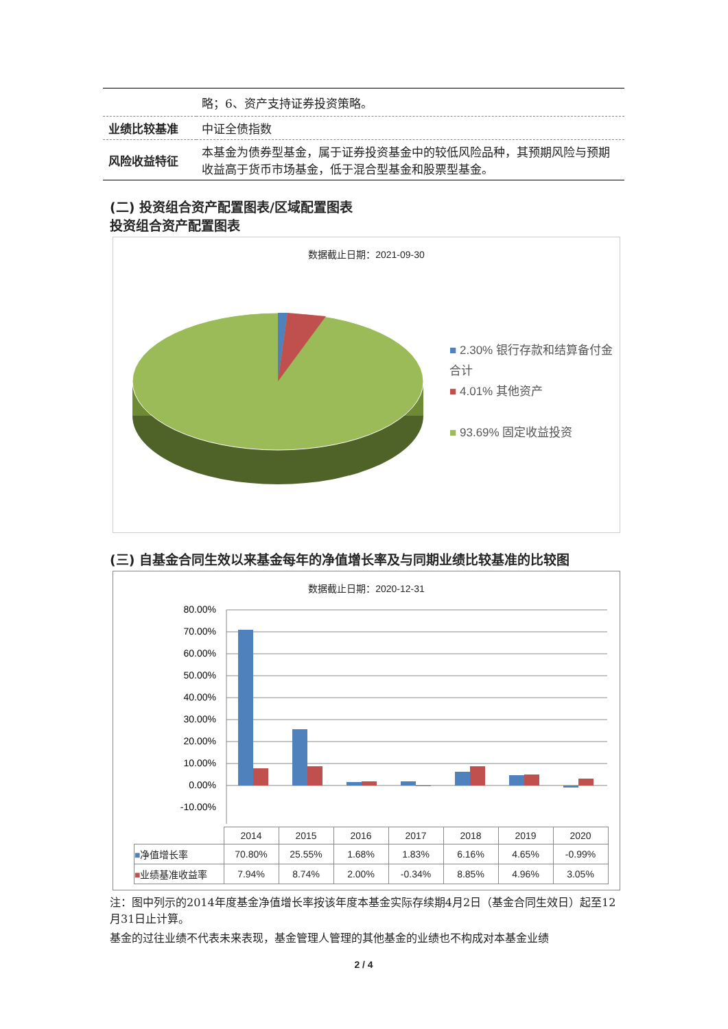| | 略；6、资产支持证券投资策略。 |
| 业绩比较基准 | 中证全债指数 |
| 风险收益特征 | 本基金为债券型基金，属于证券投资基金中的较低风险品种，其预期风险与预期收益高于货币市场基金，低于混合型基金和股票型基金。 |
(二) 投资组合资产配置图表/区域配置图表
投资组合资产配置图表
数据截止日期：2021-09-30
■ 2.30% 银行存款和结算备付金合计
■ 4.01% 其他资产
■ 93.69% 固定收益投资
(三) 自基金合同生效以来基金每年的净值增长率及与同期业绩比较基准的比较图
数据截止日期：2020-12-31
80.00%
70.00%
60.00%
50.00%
40.00%
30.00%
20.00%
10.00%
0.00%
-10.00%
| | 2014 | 2015 | 2016 | 2017 | 2018 | 2019 | 2020 |
| ■ 净值增长率 | 70.80% | 25.55% | 1.68% | 1.83% | 6.16% | 4.65% | -0.99% |
| ■ 业绩基准收益率 | 7.94% | 8.74% | 2.00% | -0.34% | 8.85% | 4.96% | 3.05% |
注：图中列示的2014年度基金净值增长率按该年度本基金实际存续期4月2日（基金合同生效日）起至12月31日止计算。
基金的过往业绩不代表未来表现，基金管理人管理的其他基金的业绩也不构成对本基金业绩
2 / 4